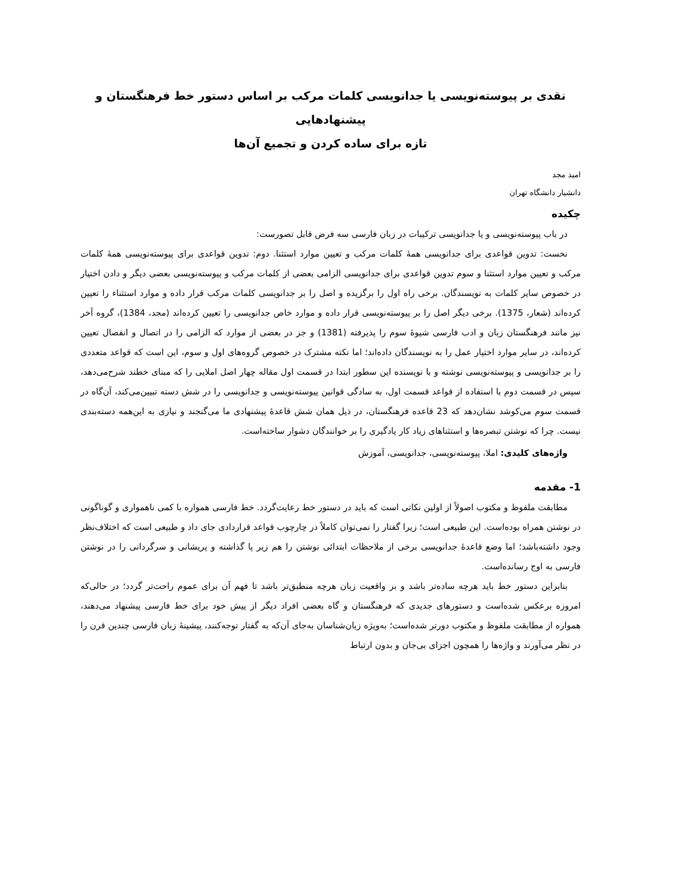نقدی بر پیوسته‌نویسی یا جدانویسی کلمات مرکب بر اساس دستور خط فرهنگستان و پیشنهادهایی
تازه برای ساده کردن و تجمیع آن‌ها
امید مجد
دانشیار دانشگاه تهران
چکیده
در باب پیوسته‌نویسی و یا جدانویسی ترکیبات در زبان فارسی سه فرض قابل تصورست:
نخست: تدوین قواعدی برای جدانویسی همهٔ کلمات مرکب و تعیین موارد استثنا. دوم: تدوین قواعدی برای پیوسته‌نویسی همهٔ کلمات مرکب و تعیین موارد استثنا و سوم تدوین قواعدی برای جدانویسی الزامی بعضی از کلمات مرکب و پیوسته‌نویسی بعضی دیگر و دادن اختیار در خصوص سایر کلمات به نویسندگان. برخی راه اول را برگزیده و اصل را بر جدانویسی کلمات مرکب قرار داده و موارد استثناء را تعیین کرده‌اند (شعار، 1375). برخی دیگر اصل را بر پیوسته‌نویسی قرار داده و موارد خاص جدانویسی را تعیین کرده‌اند (مجد، 1384)، گروه آخر نیز مانند فرهنگستان زبان و ادب فارسی شیوهٔ سوم را پذیرفته (1381) و جز در بعضی از موارد که الزامی را در اتصال و انفصال تعیین کرده‌اند، در سایر موارد اختیار عمل را به نویسندگان داده‌اند؛ اما نکته مشترک در خصوص گروه‌های اول و سوم، این است که قواعد متعددی را بر جدانویسی و پیوسته‌نویسی نوشته و با نویسنده این سطور ابتدا در قسمت اول مقاله چهار اصل املایی را که مبنای خطند شرح‌می‌دهد، سپس در قسمت دوم با استفاده از قواعد قسمت اول، به سادگی قوانین پیوسته‌نویسی و جدانویسی را در شش دسته تبیین‌می‌کند، آن‌گاه در قسمت سوم می‌کوشد نشان‌دهد که 23 قاعده فرهنگستان، در ذیل همان شش قاعدهٔ پیشنهادی ما می‌گنجند و نیازی به این‌همه دسته‌بندی نیست. چرا که نوشتن تبصره‌ها و استثناهای زیاد کار یادگیری را بر خوانندگان دشوار ساخته‌است.
واژه‌های کلیدی: املا، پیوسته‌نویسی، جدانویسی، آموزش
1- مقدمه
مطابقت ملفوظ و مکتوب اصولاً از اولین نکاتی است که باید در دستور خط رعایت‌گردد. خط فارسی همواره با کمی ناهمواری و گوناگونی در نوشتن همراه بوده‌است. این طبیعی است؛ زیرا گفتار را نمی‌توان کاملاً در چارچوب قواعد قراردادی جای داد و طبیعی است که اختلاف‌نظر وجود داشته‌باشد؛ اما وضع قاعدهٔ جدانویسی برخی از ملاحظات ابتدائی نوشتن را هم زیر پا گذاشته و پریشانی و سرگردانی را در نوشتن فارسی به اوج رسانده‌است.
بنابراین دستور خط باید هرچه ساده‌تر باشد و بر واقعیت زبان هرچه منطبق‌تر باشد تا فهم آن برای عموم راحت‌تر گردد؛ در حالی‌که امروزه برعکس شده‌است و دستورهای جدیدی که فرهنگستان و گاه بعضی افراد دیگر از پیش خود برای خط فارسی پیشنهاد می‌دهند، همواره از مطابقت ملفوظ و مکتوب دورتر شده‌است؛ به‌ویژه زبان‌شناسان به‌جای آن‌که به گفتار توجه‌کنند، پیشینهٔ زبان فارسی چندین قرن را در نظر می‌آورند و واژه‌ها را همچون اجزای بی‌جان و بدون ارتباط